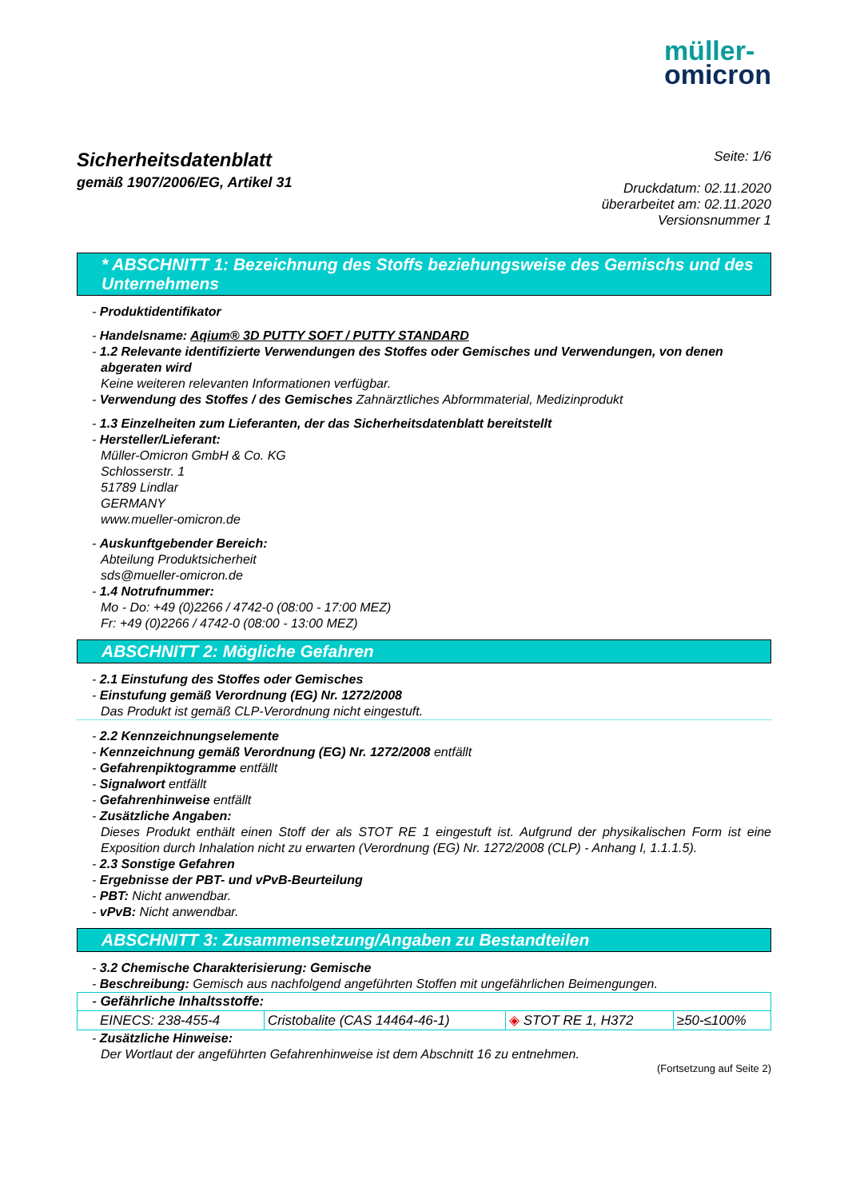müller-
omicron
Sicherheitsdatenblatt
gemäß 1907/2006/EG, Artikel 31
Seite: 1/6
Druckdatum: 02.11.2020
überarbeitet am: 02.11.2020
Versionsnummer 1
* ABSCHNITT 1: Bezeichnung des Stoffs beziehungsweise des Gemischs und des Unternehmens
- Produktidentifikator
- Handelsname: Aqium® 3D PUTTY SOFT / PUTTY STANDARD
- 1.2 Relevante identifizierte Verwendungen des Stoffes oder Gemisches und Verwendungen, von denen abgeraten wird
Keine weiteren relevanten Informationen verfügbar.
- Verwendung des Stoffes / des Gemisches Zahnärztliches Abformmaterial, Medizinprodukt
- 1.3 Einzelheiten zum Lieferanten, der das Sicherheitsdatenblatt bereitstellt
- Hersteller/Lieferant:
Müller-Omicron GmbH & Co. KG
Schlosserstr. 1
51789 Lindlar
GERMANY
www.mueller-omicron.de
- Auskunftgebender Bereich:
Abteilung Produktsicherheit
sds@mueller-omicron.de
- 1.4 Notrufnummer:
Mo - Do: +49 (0)2266 / 4742-0 (08:00 - 17:00 MEZ)
Fr: +49 (0)2266 / 4742-0 (08:00 - 13:00 MEZ)
ABSCHNITT 2: Mögliche Gefahren
- 2.1 Einstufung des Stoffes oder Gemisches
- Einstufung gemäß Verordnung (EG) Nr. 1272/2008
Das Produkt ist gemäß CLP-Verordnung nicht eingestuft.
- 2.2 Kennzeichnungselemente
- Kennzeichnung gemäß Verordnung (EG) Nr. 1272/2008 entfällt
- Gefahrenpiktogramme entfällt
- Signalwort entfällt
- Gefahrenhinweise entfällt
- Zusätzliche Angaben:
Dieses Produkt enthält einen Stoff der als STOT RE 1 eingestuft ist. Aufgrund der physikalischen Form ist eine Exposition durch Inhalation nicht zu erwarten (Verordnung (EG) Nr. 1272/2008 (CLP) - Anhang I, 1.1.1.5).
- 2.3 Sonstige Gefahren
- Ergebnisse der PBT- und vPvB-Beurteilung
- PBT: Nicht anwendbar.
- vPvB: Nicht anwendbar.
ABSCHNITT 3: Zusammensetzung/Angaben zu Bestandteilen
- 3.2 Chemische Charakterisierung: Gemische
- Beschreibung: Gemisch aus nachfolgend angeführten Stoffen mit ungefährlichen Beimengungen.
| - Gefährliche Inhaltsstoffe: | | | |
| EINECS: 238-455-4 | Cristobalite (CAS 14464-46-1) | ◈ STOT RE 1, H372 | ≥50-≤100% |
- Zusätzliche Hinweise:
Der Wortlaut der angeführten Gefahrenhinweise ist dem Abschnitt 16 zu entnehmen.
(Fortsetzung auf Seite 2)